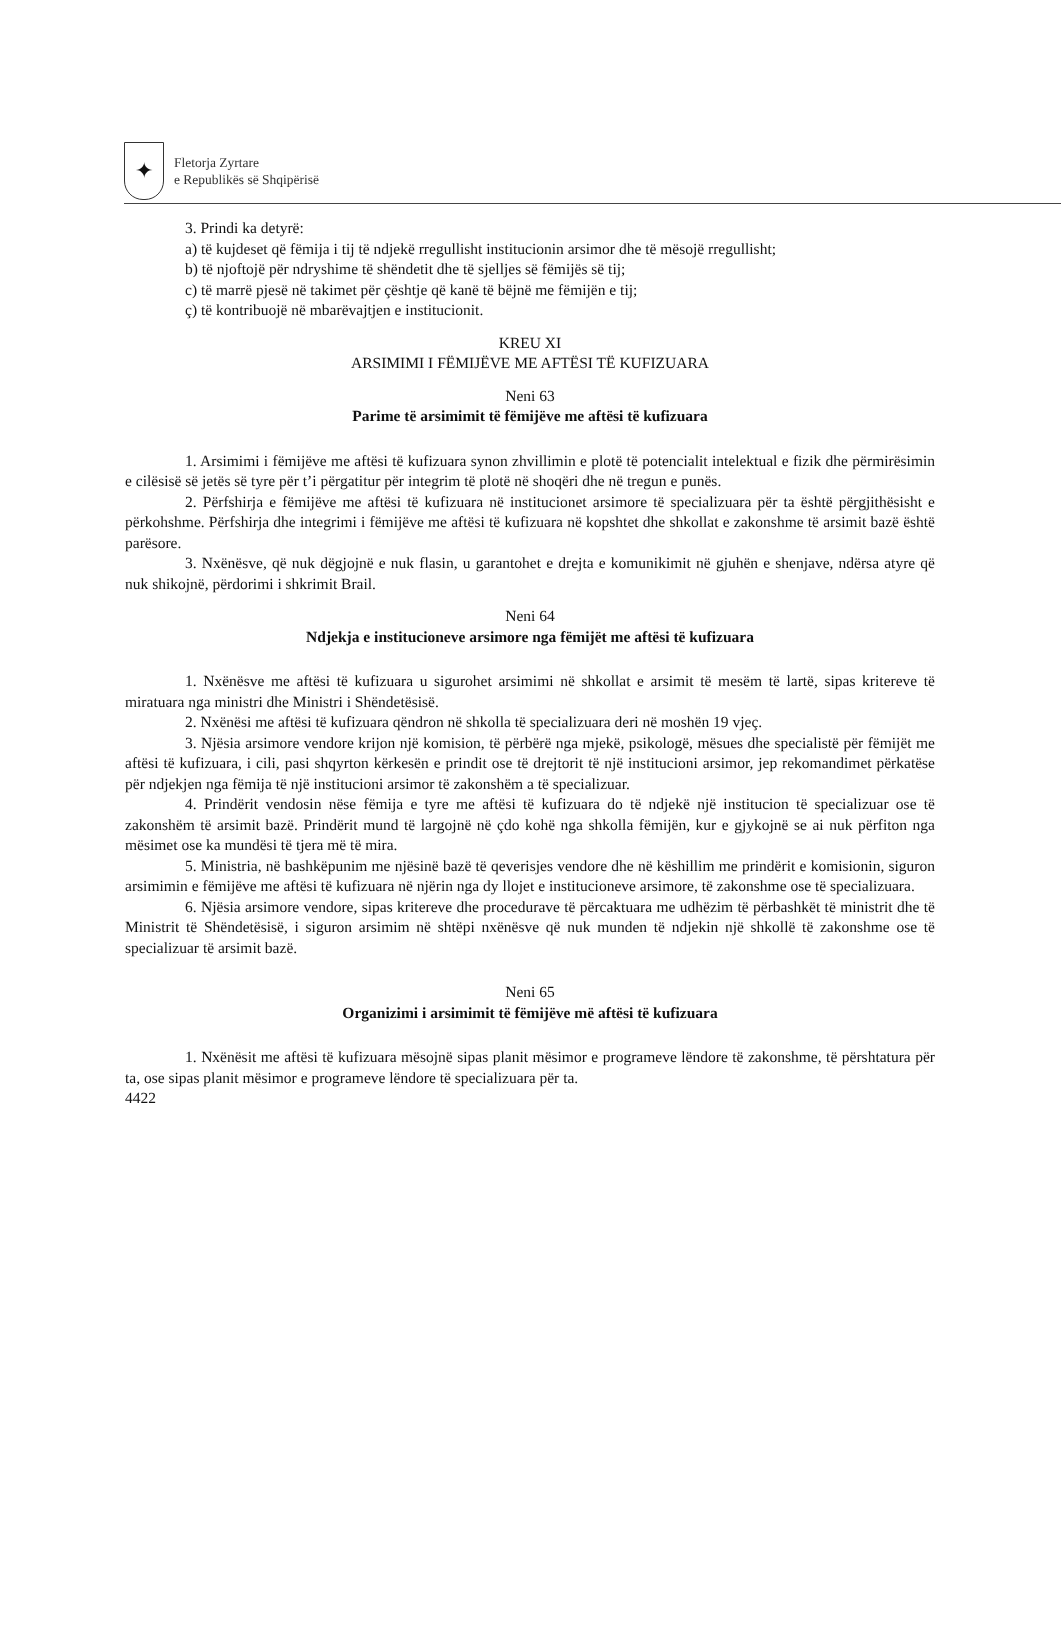✦
Fletorja Zyrtare
e Republikës së Shqipërisë
3. Prindi ka detyrë:
a) të kujdeset që fëmija i tij të ndjekë rregullisht institucionin arsimor dhe të mësojë rregullisht;
b) të njoftojë për ndryshime të shëndetit dhe të sjelljes së fëmijës së tij;
c) të marrë pjesë në takimet për çështje që kanë të bëjnë me fëmijën e tij;
ç) të kontribuojë në mbarëvajtjen e institucionit.
KREU XI
ARSIMIMI I FËMIJËVE ME AFTËSI TË KUFIZUARA
Neni 63
Parime të arsimimit të fëmijëve me aftësi të kufizuara
1. Arsimimi i fëmijëve me aftësi të kufizuara synon zhvillimin e plotë të potencialit intelektual e fizik dhe përmirësimin e cilësisë së jetës së tyre për t’i përgatitur për integrim të plotë në shoqëri dhe në tregun e punës.
2. Përfshirja e fëmijëve me aftësi të kufizuara në institucionet arsimore të specializuara për ta është përgjithësisht e përkohshme. Përfshirja dhe integrimi i fëmijëve me aftësi të kufizuara në kopshtet dhe shkollat e zakonshme të arsimit bazë është parësore.
3. Nxënësve, që nuk dëgjojnë e nuk flasin, u garantohet e drejta e komunikimit në gjuhën e shenjave, ndërsa atyre që nuk shikojnë, përdorimi i shkrimit Brail.
Neni 64
Ndjekja e institucioneve arsimore nga fëmijët me aftësi të kufizuara
1. Nxënësve me aftësi të kufizuara u sigurohet arsimimi në shkollat e arsimit të mesëm të lartë, sipas kritereve të miratuara nga ministri dhe Ministri i Shëndetësisë.
2. Nxënësi me aftësi të kufizuara qëndron në shkolla të specializuara deri në moshën 19 vjeç.
3. Njësia arsimore vendore krijon një komision, të përbërë nga mjekë, psikologë, mësues dhe specialistë për fëmijët me aftësi të kufizuara, i cili, pasi shqyrton kërkesën e prindit ose të drejtorit të një institucioni arsimor, jep rekomandimet përkatëse për ndjekjen nga fëmija të një institucioni arsimor të zakonshëm a të specializuar.
4. Prindërit vendosin nëse fëmija e tyre me aftësi të kufizuara do të ndjekë një institucion të specializuar ose të zakonshëm të arsimit bazë. Prindërit mund të largojnë në çdo kohë nga shkolla fëmijën, kur e gjykojnë se ai nuk përfiton nga mësimet ose ka mundësi të tjera më të mira.
5. Ministria, në bashkëpunim me njësinë bazë të qeverisjes vendore dhe në këshillim me prindërit e komisionin, siguron arsimimin e fëmijëve me aftësi të kufizuara në njërin nga dy llojet e institucioneve arsimore, të zakonshme ose të specializuara.
6. Njësia arsimore vendore, sipas kritereve dhe procedurave të përcaktuara me udhëzim të përbashkët të ministrit dhe të Ministrit të Shëndetësisë, i siguron arsimim në shtëpi nxënësve që nuk munden të ndjekin një shkollë të zakonshme ose të specializuar të arsimit bazë.
Neni 65
Organizimi i arsimimit të fëmijëve më aftësi të kufizuara
1. Nxënësit me aftësi të kufizuara mësojnë sipas planit mësimor e programeve lëndore të zakonshme, të përshtatura për ta, ose sipas planit mësimor e programeve lëndore të specializuara për ta.
4422